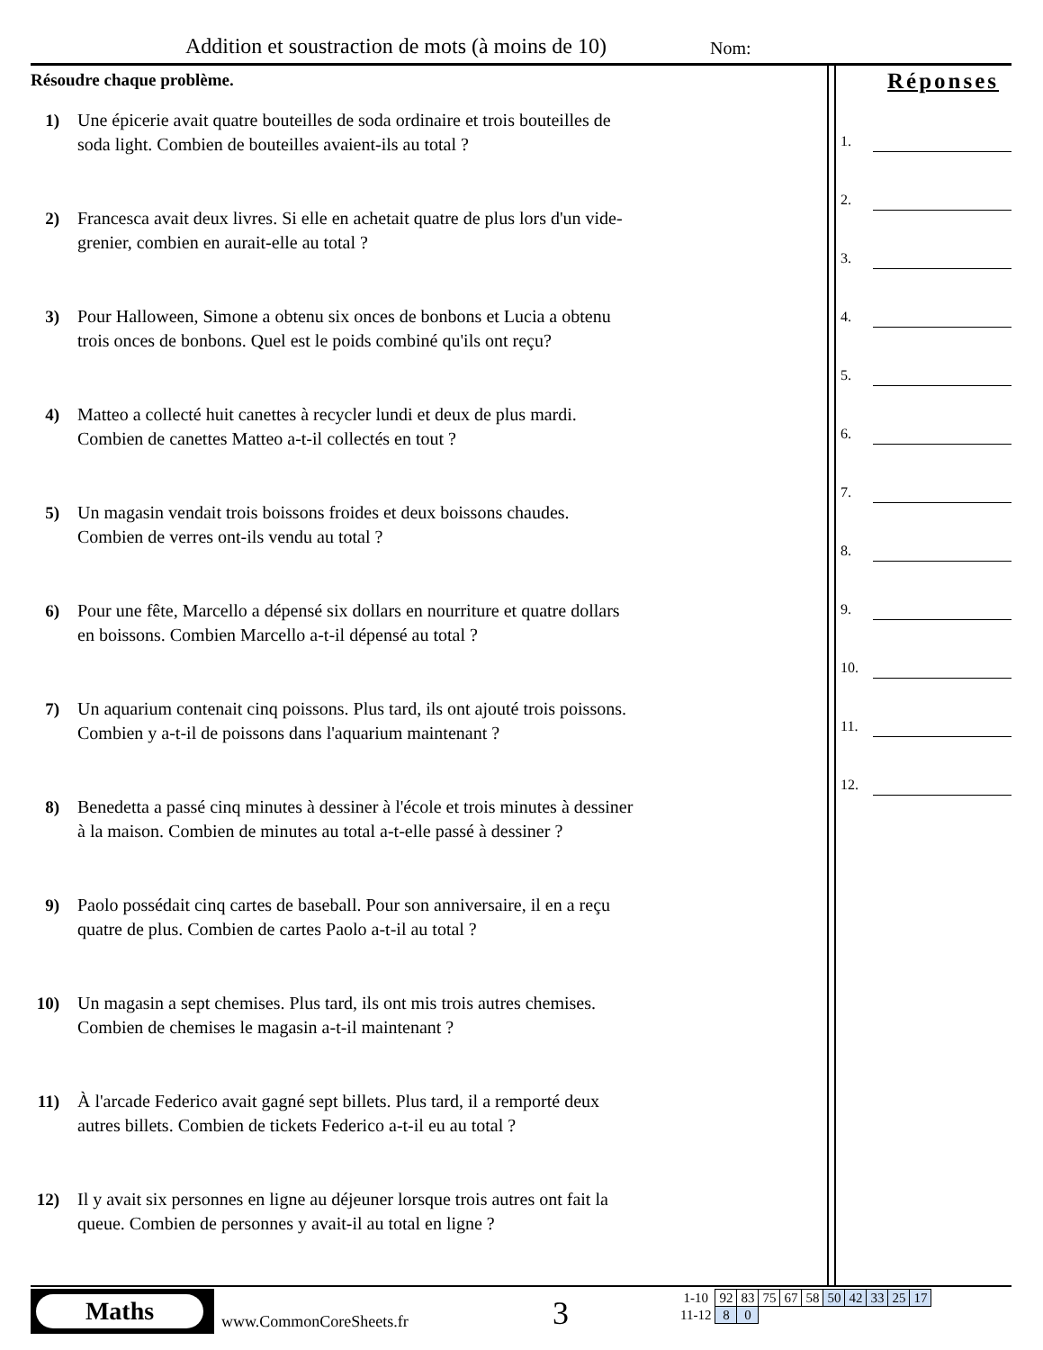Addition et soustraction de mots (à moins de 10) Nom:
Résoudre chaque problème.
1) Une épicerie avait quatre bouteilles de soda ordinaire et trois bouteilles de soda light. Combien de bouteilles avaient-ils au total ?
2) Francesca avait deux livres. Si elle en achetait quatre de plus lors d'un vide-grenier, combien en aurait-elle au total ?
3) Pour Halloween, Simone a obtenu six onces de bonbons et Lucia a obtenu trois onces de bonbons. Quel est le poids combiné qu'ils ont reçu?
4) Matteo a collecté huit canettes à recycler lundi et deux de plus mardi. Combien de canettes Matteo a-t-il collectés en tout ?
5) Un magasin vendait trois boissons froides et deux boissons chaudes. Combien de verres ont-ils vendu au total ?
6) Pour une fête, Marcello a dépensé six dollars en nourriture et quatre dollars en boissons. Combien Marcello a-t-il dépensé au total ?
7) Un aquarium contenait cinq poissons. Plus tard, ils ont ajouté trois poissons. Combien y a-t-il de poissons dans l'aquarium maintenant ?
8) Benedetta a passé cinq minutes à dessiner à l'école et trois minutes à dessiner à la maison. Combien de minutes au total a-t-elle passé à dessiner ?
9) Paolo possédait cinq cartes de baseball. Pour son anniversaire, il en a reçu quatre de plus. Combien de cartes Paolo a-t-il au total ?
10)
Un magasin a sept chemises. Plus tard, ils ont mis trois autres chemises. Combien de chemises le magasin a-t-il maintenant ?
11)
À l'arcade Federico avait gagné sept billets. Plus tard, il a remporté deux autres billets. Combien de tickets Federico a-t-il eu au total ?
12)
Il y avait six personnes en ligne au déjeuner lorsque trois autres ont fait la queue. Combien de personnes y avait-il au total en ligne ?
Réponses
1.
2.
3.
4.
5.
6.
7.
8.
9.
10.
11.
12.
Maths
www.CommonCoreSheets.fr 3
| 1-10 | 92 | 83 | 75 | 67 | 58 | 50 | 42 | 33 | 25 | 17 |
| 11-12 | 8 | 0 | | | | | | | | |